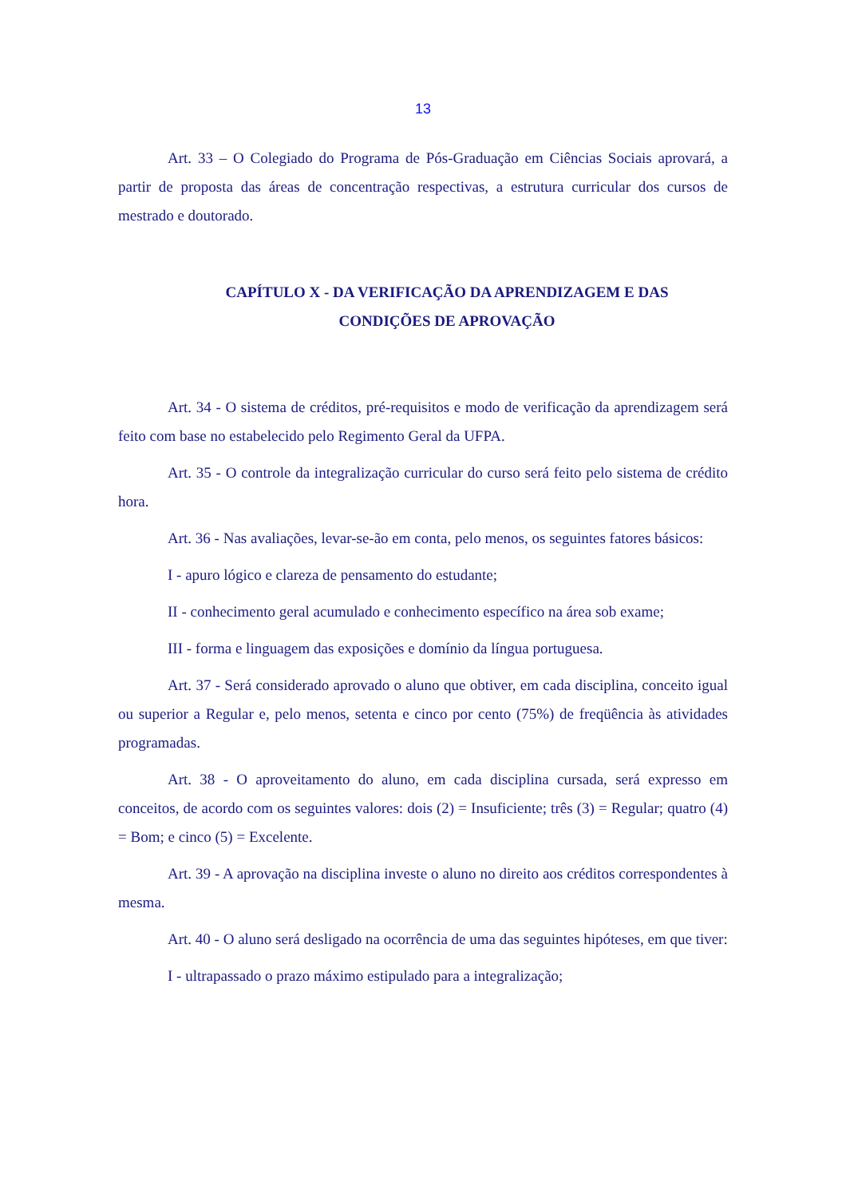13
Art. 33 – O Colegiado do Programa de Pós-Graduação em Ciências Sociais aprovará, a partir de proposta das áreas de concentração respectivas, a estrutura curricular dos cursos de mestrado e doutorado.
CAPÍTULO X - DA VERIFICAÇÃO DA APRENDIZAGEM E DAS
CONDIÇÕES DE APROVAÇÃO
Art. 34 - O sistema de créditos, pré-requisitos e modo de verificação da aprendizagem será feito com base no estabelecido pelo Regimento Geral da UFPA.
Art. 35 - O controle da integralização curricular do curso será feito pelo sistema de crédito hora.
Art. 36 - Nas avaliações, levar-se-ão em conta, pelo menos, os seguintes fatores básicos:
I - apuro lógico e clareza de pensamento do estudante;
II - conhecimento geral acumulado e conhecimento específico na área sob exame;
III - forma e linguagem das exposições e domínio da língua portuguesa.
Art. 37 - Será considerado aprovado o aluno que obtiver, em cada disciplina, conceito igual ou superior a Regular e, pelo menos, setenta e cinco por cento (75%) de freqüência às atividades programadas.
Art. 38 - O aproveitamento do aluno, em cada disciplina cursada, será expresso em conceitos, de acordo com os seguintes valores: dois (2) = Insuficiente; três (3) = Regular; quatro (4) = Bom; e cinco (5) = Excelente.
Art. 39 - A aprovação na disciplina investe o aluno no direito aos créditos correspondentes à mesma.
Art. 40 - O aluno será desligado na ocorrência de uma das seguintes hipóteses, em que tiver:
I - ultrapassado o prazo máximo estipulado para a integralização;